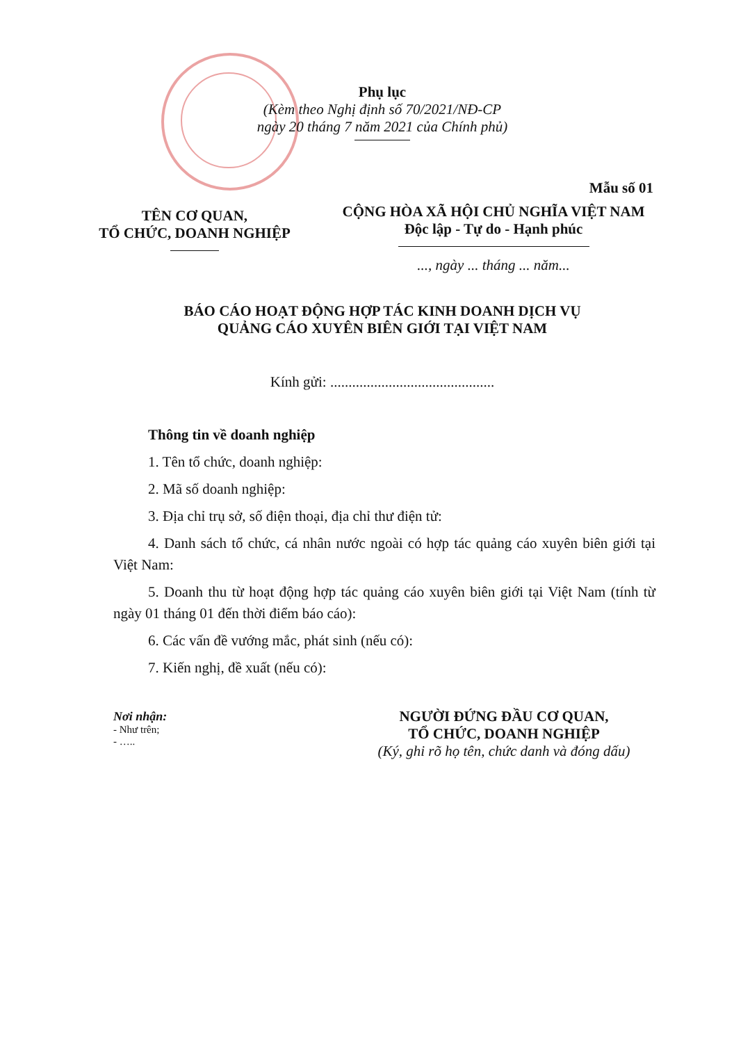Phụ lục
(Kèm theo Nghị định số 70/2021/NĐ-CP
ngày 20 tháng 7 năm 2021 của Chính phủ)
Mẫu số 01
TÊN CƠ QUAN,
TỔ CHỨC, DOANH NGHIỆP
CỘNG HÒA XÃ HỘI CHỦ NGHĨA VIỆT NAM
Độc lập - Tự do - Hạnh phúc
..., ngày ... tháng ... năm...
BÁO CÁO HOẠT ĐỘNG HỢP TÁC KINH DOANH DỊCH VỤ
QUẢNG CÁO XUYÊN BIÊN GIỚI TẠI VIỆT NAM
Kính gửi: .............................................
Thông tin về doanh nghiệp
1. Tên tổ chức, doanh nghiệp:
2. Mã số doanh nghiệp:
3. Địa chỉ trụ sở, số điện thoại, địa chỉ thư điện tử:
4. Danh sách tổ chức, cá nhân nước ngoài có hợp tác quảng cáo xuyên biên giới tại Việt Nam:
5. Doanh thu từ hoạt động hợp tác quảng cáo xuyên biên giới tại Việt Nam (tính từ ngày 01 tháng 01 đến thời điểm báo cáo):
6. Các vấn đề vướng mắc, phát sinh (nếu có):
7. Kiến nghị, đề xuất (nếu có):
Nơi nhận:
- Như trên;
- …..
NGƯỜI ĐỨNG ĐẦU CƠ QUAN,
TỔ CHỨC, DOANH NGHIỆP
(Ký, ghi rõ họ tên, chức danh và đóng dấu)